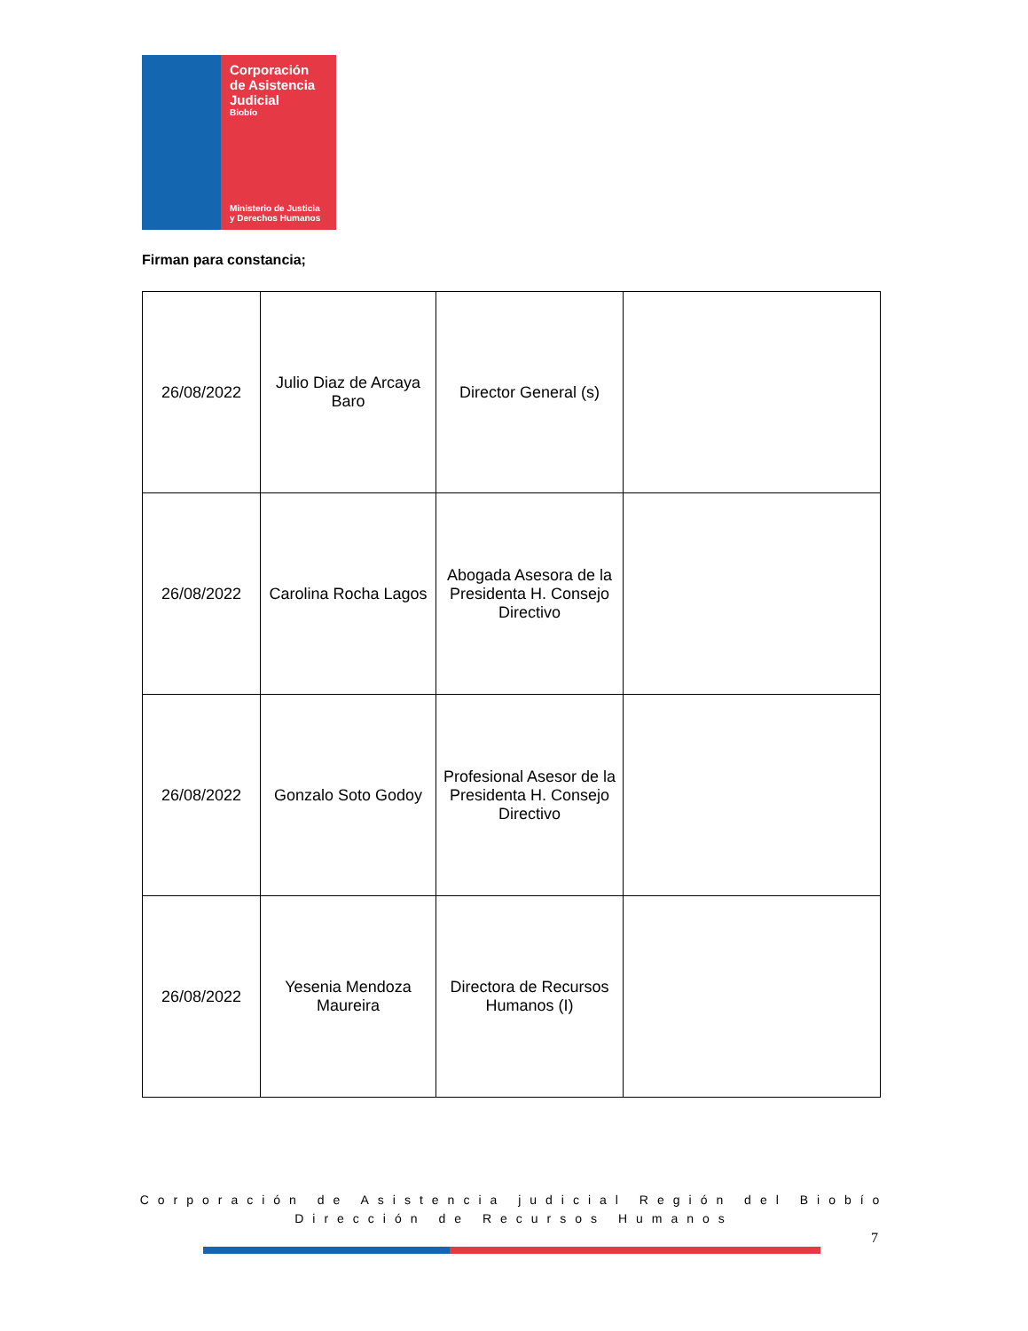Corporación de Asistencia Judicial
Biobío
Ministerio de Justicia y Derechos Humanos
Firman para constancia;
| 26/08/2022 | Julio Diaz de Arcaya Baro | Director General (s) | |
| 26/08/2022 | Carolina Rocha Lagos | Abogada Asesora de la Presidenta H. Consejo Directivo | |
| 26/08/2022 | Gonzalo Soto Godoy | Profesional Asesor de la Presidenta H. Consejo Directivo | |
| 26/08/2022 | Yesenia Mendoza Maureira | Directora de Recursos Humanos (I) | |
Corporación de Asistencia judicial Región del Biobío
Dirección de Recursos Humanos
7